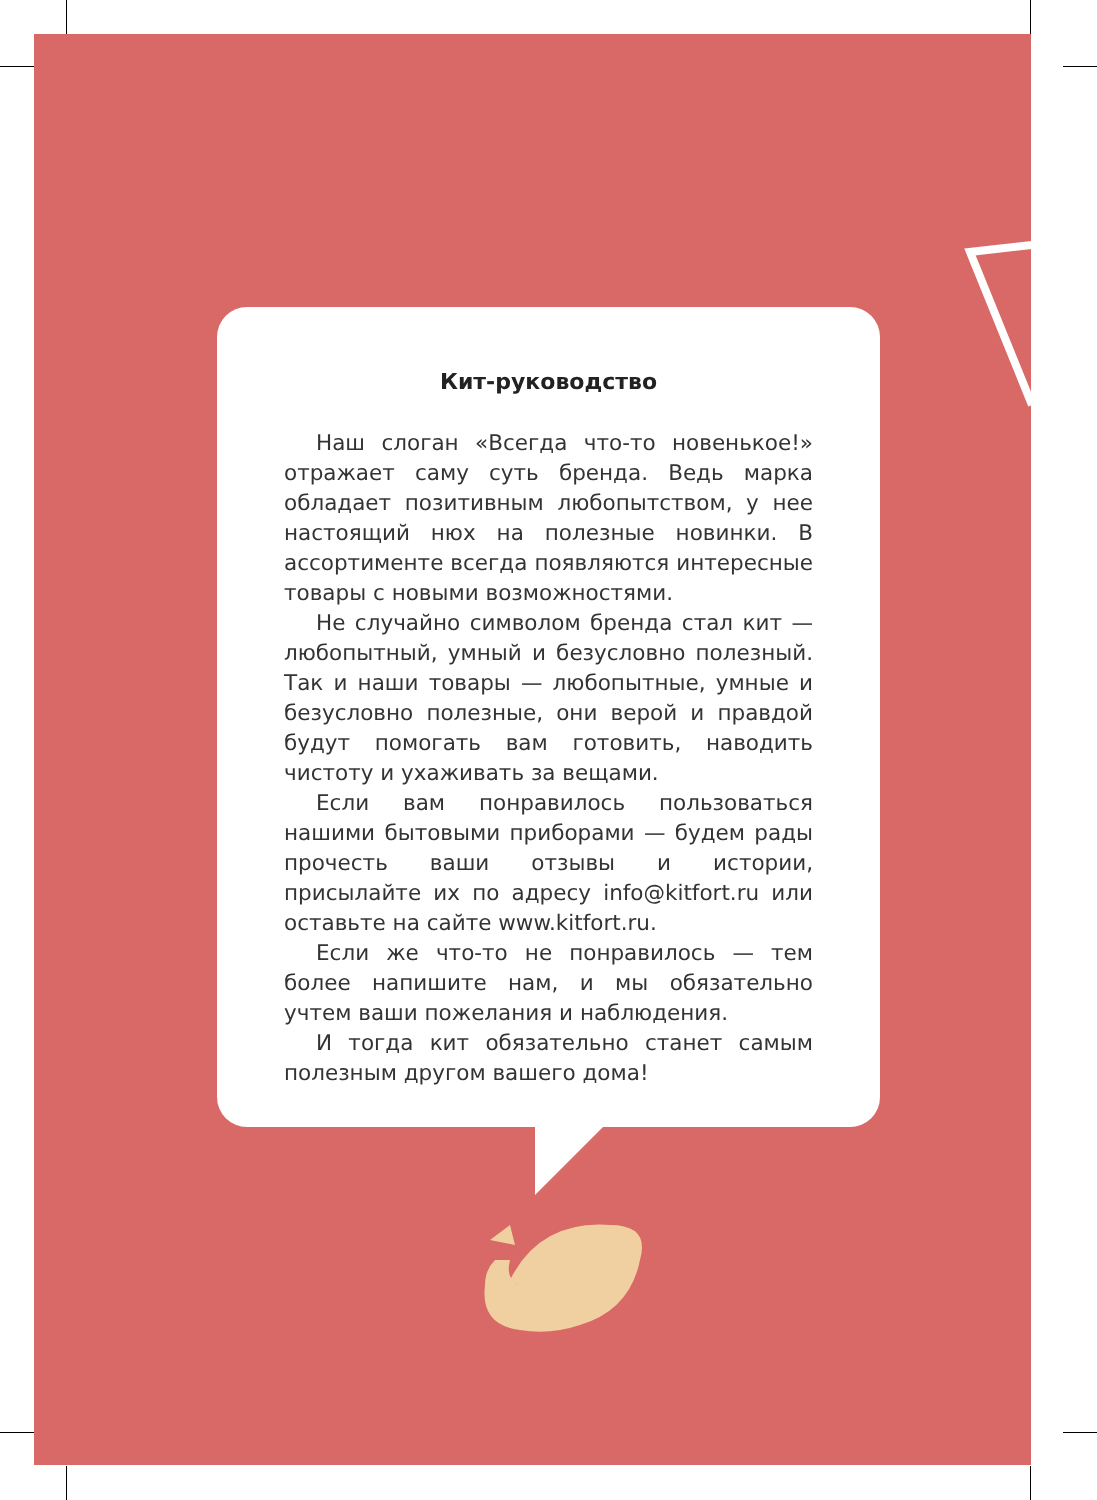Кит-руководство
Наш слоган «Всегда что-то новенькое!» отражает саму суть бренда. Ведь марка обладает позитивным любопытством, у нее настоящий нюх на полезные новинки. В ассортименте всегда появляются интересные товары с новыми возможностями.
Не случайно символом бренда стал кит — любопытный, умный и безусловно полезный. Так и наши товары — любопытные, умные и безусловно полезные, они верой и правдой будут помогать вам готовить, наводить чистоту и ухаживать за вещами.
Если вам понравилось пользоваться нашими бытовыми приборами — будем рады прочесть ваши отзывы и истории, присылайте их по адресу info@kitfort.ru или оставьте на сайте www.kitfort.ru.
Если же что-то не понравилось — тем более напишите нам, и мы обязательно учтем ваши пожелания и наблюдения.
И тогда кит обязательно станет самым полезным другом вашего дома!